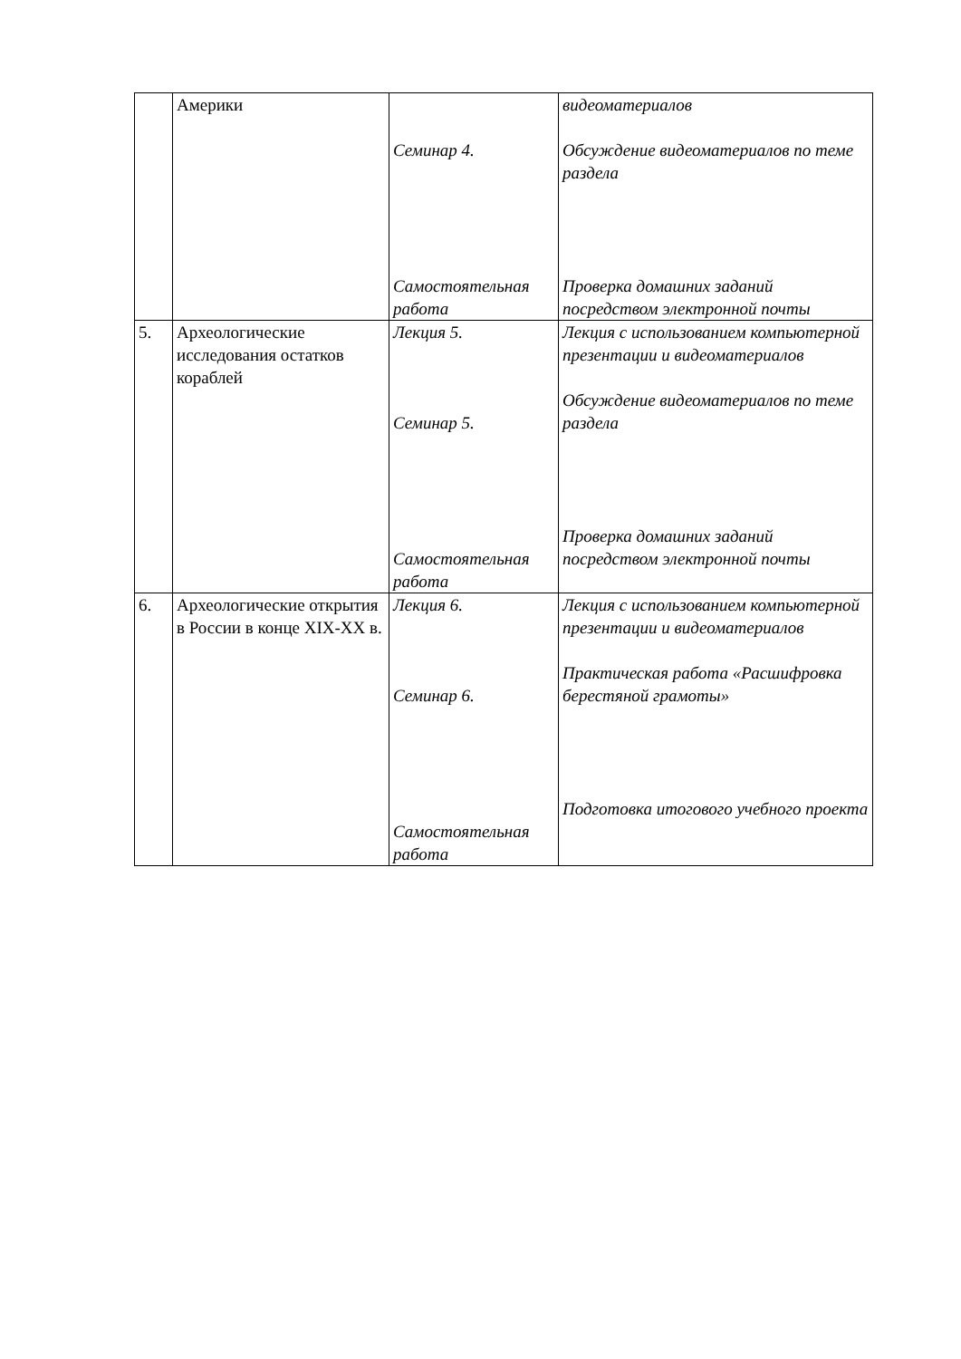| | Америки | Семинар 4. Самостоятельная работа | видеоматериалов Обсуждение видеоматериалов по теме раздела Проверка домашних заданий посредством электронной почты |
| 5. | Археологические исследования остатков кораблей | Лекция 5. Семинар 5. Самостоятельная работа | Лекция с использованием компьютерной презентации и видеоматериалов Обсуждение видеоматериалов по теме раздела Проверка домашних заданий посредством электронной почты |
| 6. | Археологические открытия в России в конце XIX-XX в. | Лекция 6. Семинар 6. Самостоятельная работа | Лекция с использованием компьютерной презентации и видеоматериалов Практическая работа «Расшифровка берестяной грамоты» Подготовка итогового учебного проекта |